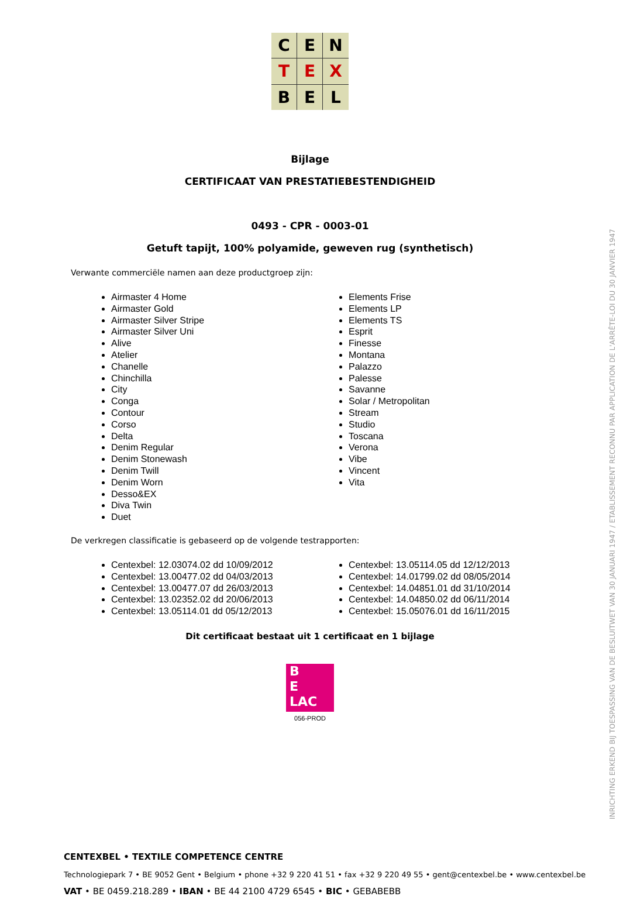C
E
N
T
E
X
B
E
L
Bijlage
CERTIFICAAT VAN PRESTATIEBESTENDIGHEID
0493 - CPR - 0003-01
Getuft tapijt, 100% polyamide, geweven rug (synthetisch)
Verwante commerciële namen aan deze productgroep zijn:
Airmaster 4 Home
Airmaster Gold
Airmaster Silver Stripe
Airmaster Silver Uni
Alive
Atelier
Chanelle
Chinchilla
City
Conga
Contour
Corso
Delta
Denim Regular
Denim Stonewash
Denim Twill
Denim Worn
Desso&EX
Diva Twin
Duet
Elements Frise
Elements LP
Elements TS
Esprit
Finesse
Montana
Palazzo
Palesse
Savanne
Solar / Metropolitan
Stream
Studio
Toscana
Verona
Vibe
Vincent
Vita
De verkregen classificatie is gebaseerd op de volgende testrapporten:
Centexbel: 12.03074.02 dd 10/09/2012
Centexbel: 13.00477.02 dd 04/03/2013
Centexbel: 13.00477.07 dd 26/03/2013
Centexbel: 13.02352.02 dd 20/06/2013
Centexbel: 13.05114.01 dd 05/12/2013
Centexbel: 13.05114.05 dd 12/12/2013
Centexbel: 14.01799.02 dd 08/05/2014
Centexbel: 14.04851.01 dd 31/10/2014
Centexbel: 14.04850.02 dd 06/11/2014
Centexbel: 15.05076.01 dd 16/11/2015
Dit certificaat bestaat uit 1 certificaat en 1 bijlage
B
E
LAC
056-PROD
INRICHTING ERKEND BIJ TOESPASSING VAN DE BESLUITWET VAN 30 JANUARI 1947 / ETABLISSEMENT RECONNU PAR APPLICATION DE L'ARRÊTE-LOI DU 30 JANVIER 1947
CENTEXBEL • TEXTILE COMPETENCE CENTRE
Technologiepark 7 • BE 9052 Gent • Belgium • phone +32 9 220 41 51 • fax +32 9 220 49 55 • gent@centexbel.be • www.centexbel.be
VAT • BE 0459.218.289 • IBAN • BE 44 2100 4729 6545 • BIC • GEBABEBB